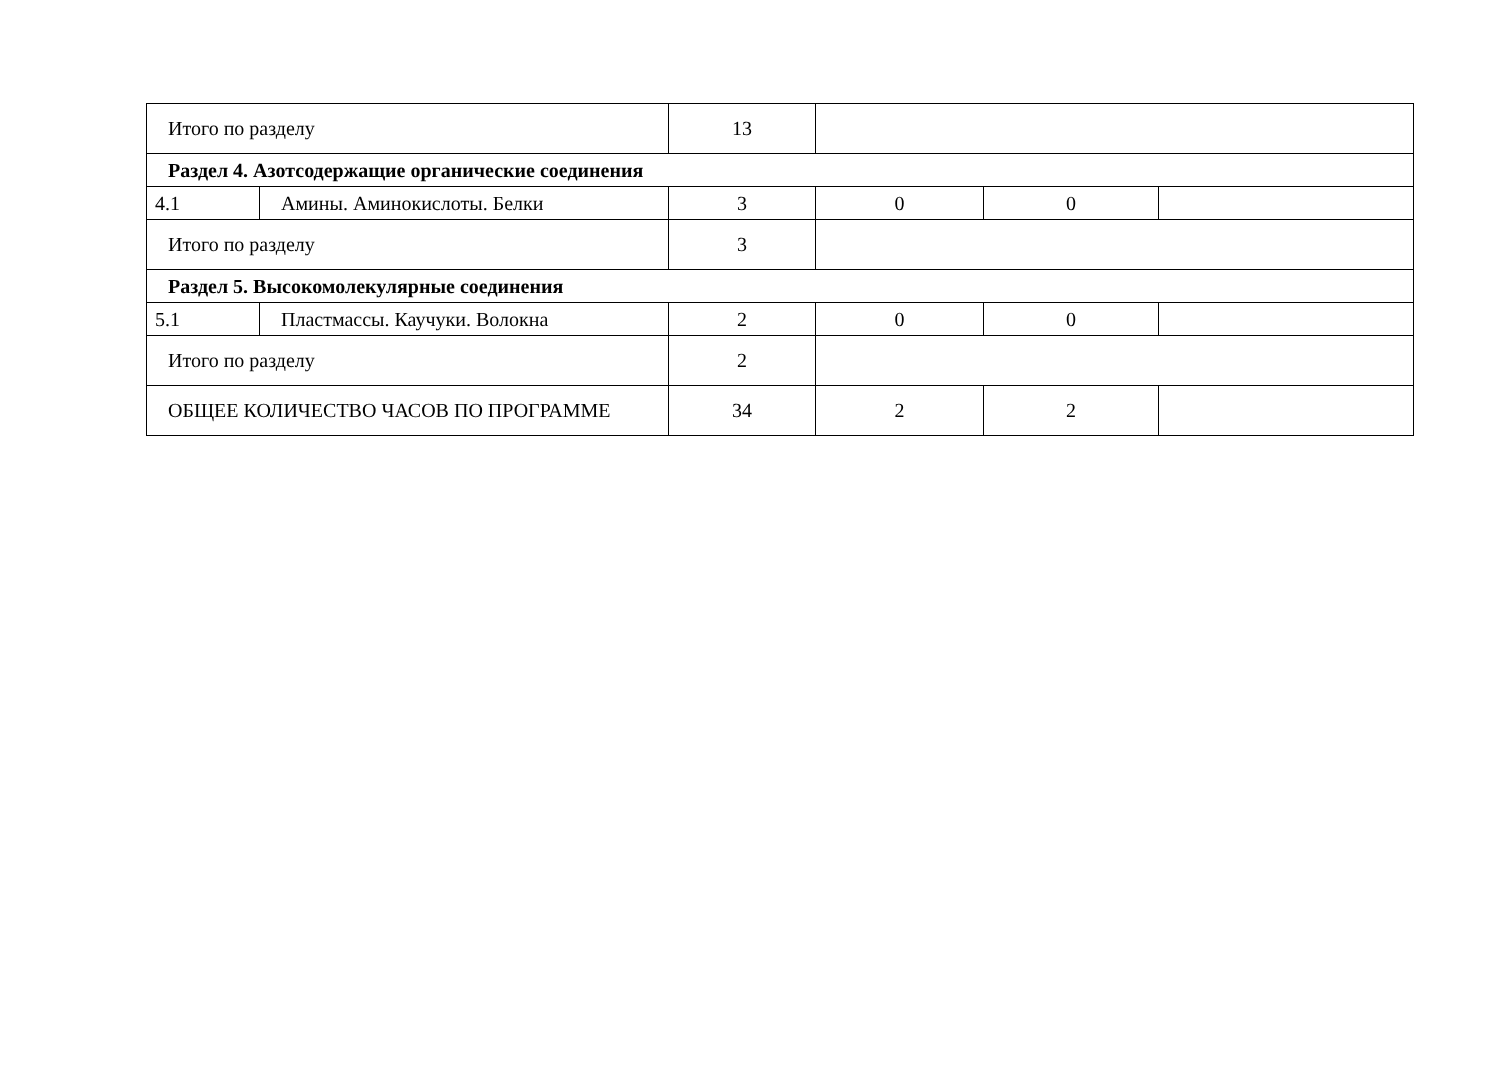| Итого по разделу | | 13 | | | |
| Раздел 4. Азотсодержащие органические соединения | | | | | |
| 4.1 | Амины. Аминокислоты. Белки | 3 | 0 | 0 | |
| Итого по разделу | | 3 | | | |
| Раздел 5. Высокомолекулярные соединения | | | | | |
| 5.1 | Пластмассы. Каучуки. Волокна | 2 | 0 | 0 | |
| Итого по разделу | | 2 | | | |
| ОБЩЕЕ КОЛИЧЕСТВО ЧАСОВ ПО ПРОГРАММЕ | | 34 | 2 | 2 | |